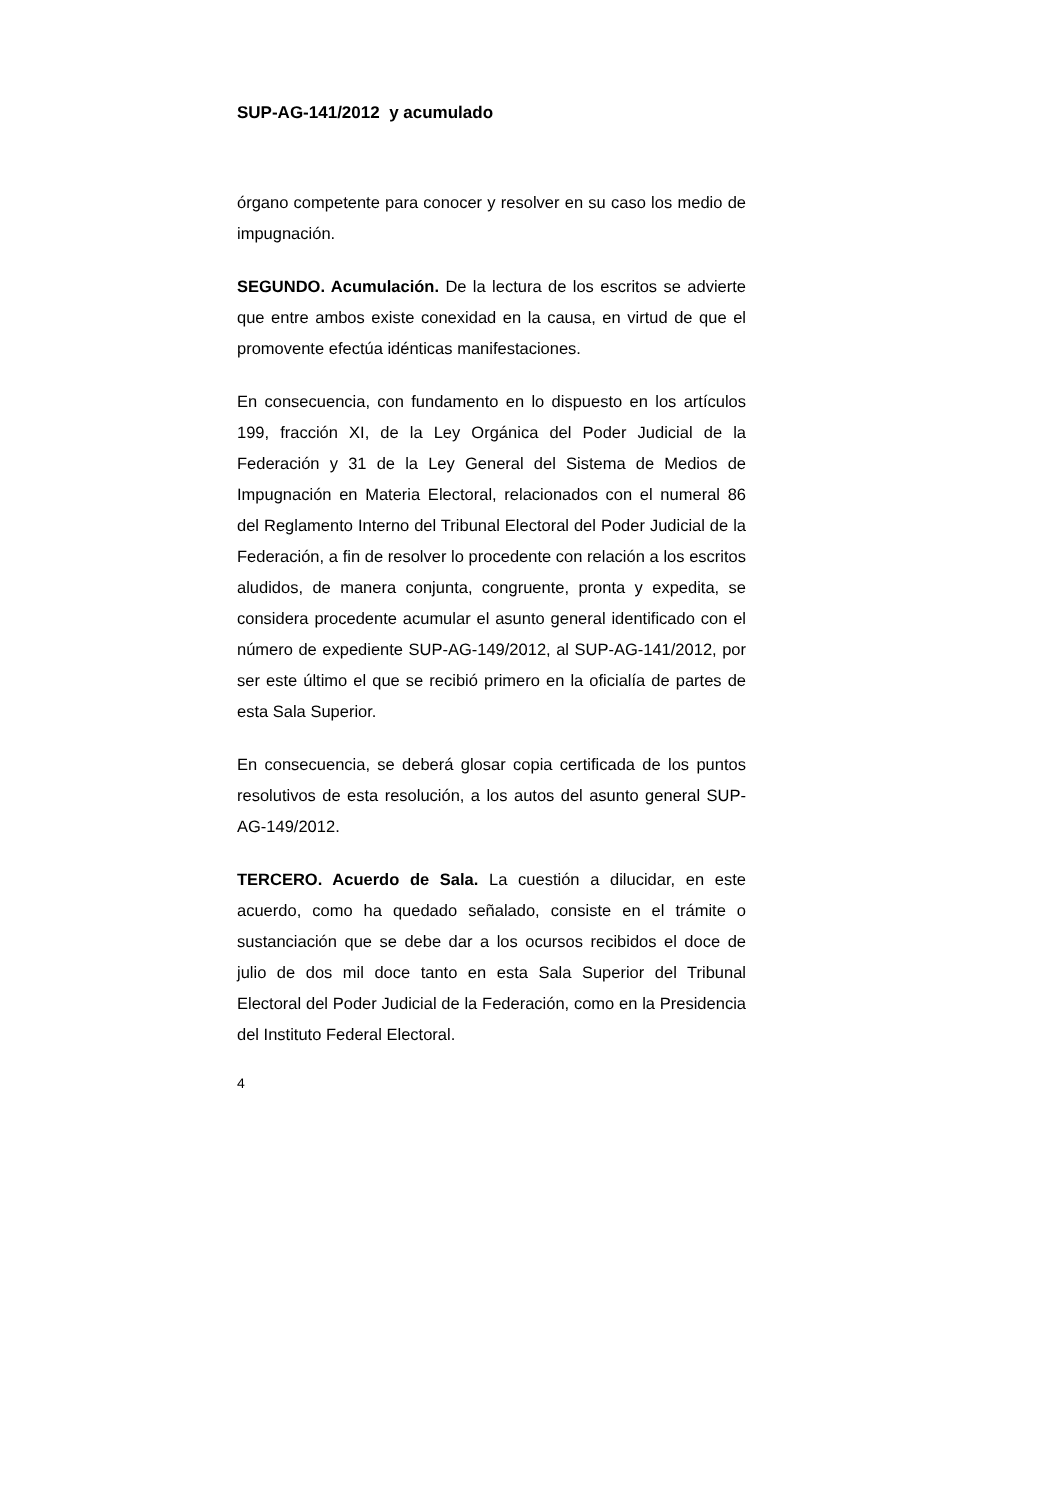SUP-AG-141/2012 y acumulado
órgano competente para conocer y resolver en su caso los medio de impugnación.
SEGUNDO. Acumulación. De la lectura de los escritos se advierte que entre ambos existe conexidad en la causa, en virtud de que el promovente efectúa idénticas manifestaciones.
En consecuencia, con fundamento en lo dispuesto en los artículos 199, fracción XI, de la Ley Orgánica del Poder Judicial de la Federación y 31 de la Ley General del Sistema de Medios de Impugnación en Materia Electoral, relacionados con el numeral 86 del Reglamento Interno del Tribunal Electoral del Poder Judicial de la Federación, a fin de resolver lo procedente con relación a los escritos aludidos, de manera conjunta, congruente, pronta y expedita, se considera procedente acumular el asunto general identificado con el número de expediente SUP-AG-149/2012, al SUP-AG-141/2012, por ser este último el que se recibió primero en la oficialía de partes de esta Sala Superior.
En consecuencia, se deberá glosar copia certificada de los puntos resolutivos de esta resolución, a los autos del asunto general SUP-AG-149/2012.
TERCERO. Acuerdo de Sala. La cuestión a dilucidar, en este acuerdo, como ha quedado señalado, consiste en el trámite o sustanciación que se debe dar a los ocursos recibidos el doce de julio de dos mil doce tanto en esta Sala Superior del Tribunal Electoral del Poder Judicial de la Federación, como en la Presidencia del Instituto Federal Electoral.
4